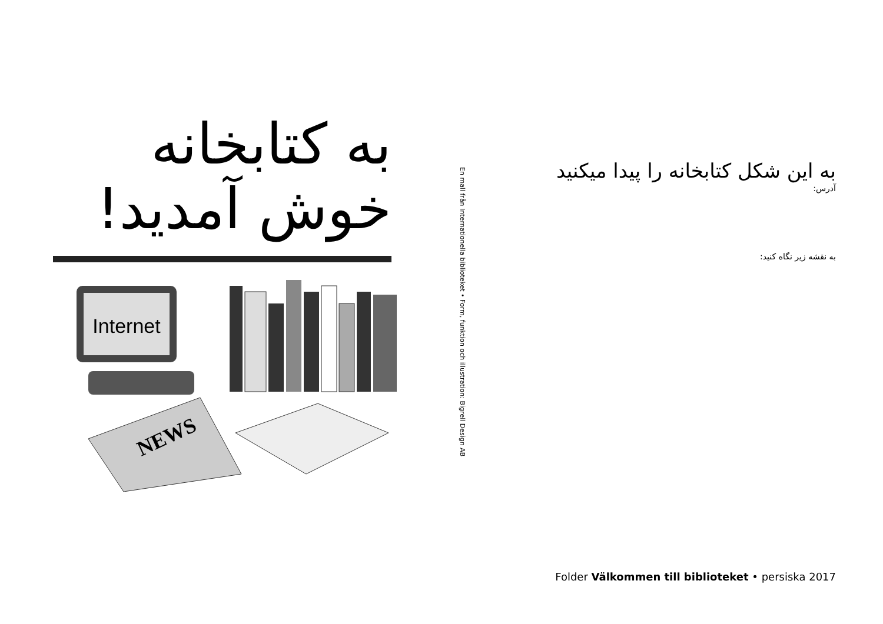به کتابخانه
خوش آمدید!
Internet
NEWS
En mall från Internationella biblioteket • Form, funktion och illustration: Bigrell Design AB
به این شکل کتابخانه را پیدا میکنید
آدرس:
به نقشه زیر نگاه کنید:
Folder Välkommen till biblioteket • persiska 2017